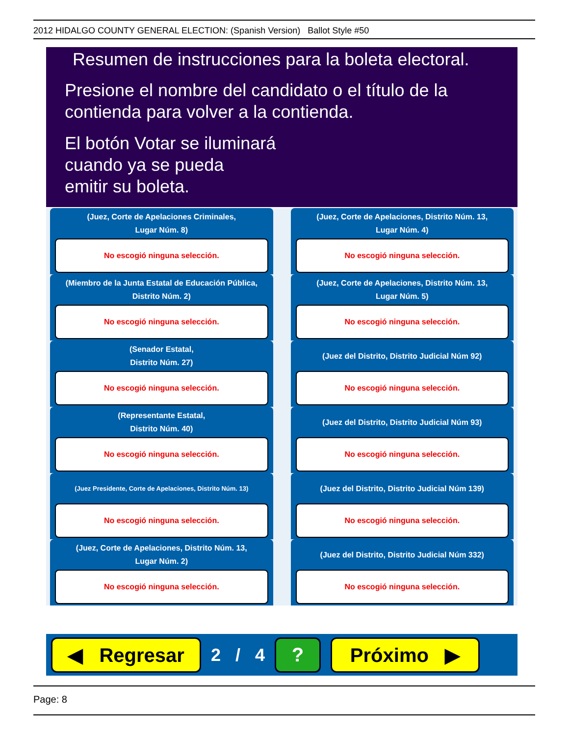2012 HIDALGO COUNTY GENERAL ELECTION: (Spanish Version) Ballot Style #50
Resumen de instrucciones para la boleta electoral.
Presione el nombre del candidato o el título de la
contienda para volver a la contienda.
El botón Votar se iluminará
cuando ya se pueda
emitir su boleta.
(Juez, Corte de Apelaciones Criminales,
Lugar Núm. 8)
No escogió ninguna selección.
(Juez, Corte de Apelaciones, Distrito Núm. 13,
Lugar Núm. 4)
No escogió ninguna selección.
(Miembro de la Junta Estatal de Educación Pública,
Distrito Núm. 2)
No escogió ninguna selección.
(Juez, Corte de Apelaciones, Distrito Núm. 13,
Lugar Núm. 5)
No escogió ninguna selección.
(Senador Estatal,
Distrito Núm. 27)
No escogió ninguna selección.
(Juez del Distrito, Distrito Judicial Núm 92)
No escogió ninguna selección.
(Representante Estatal,
Distrito Núm. 40)
No escogió ninguna selección.
(Juez del Distrito, Distrito Judicial Núm 93)
No escogió ninguna selección.
(Juez Presidente, Corte de Apelaciones, Distrito Núm. 13)
No escogió ninguna selección.
(Juez del Distrito, Distrito Judicial Núm 139)
No escogió ninguna selección.
(Juez, Corte de Apelaciones, Distrito Núm. 13,
Lugar Núm. 2)
No escogió ninguna selección.
(Juez del Distrito, Distrito Judicial Núm 332)
No escogió ninguna selección.
◀ Regresar
2 / 4
? Próximo ▶
Page: 8